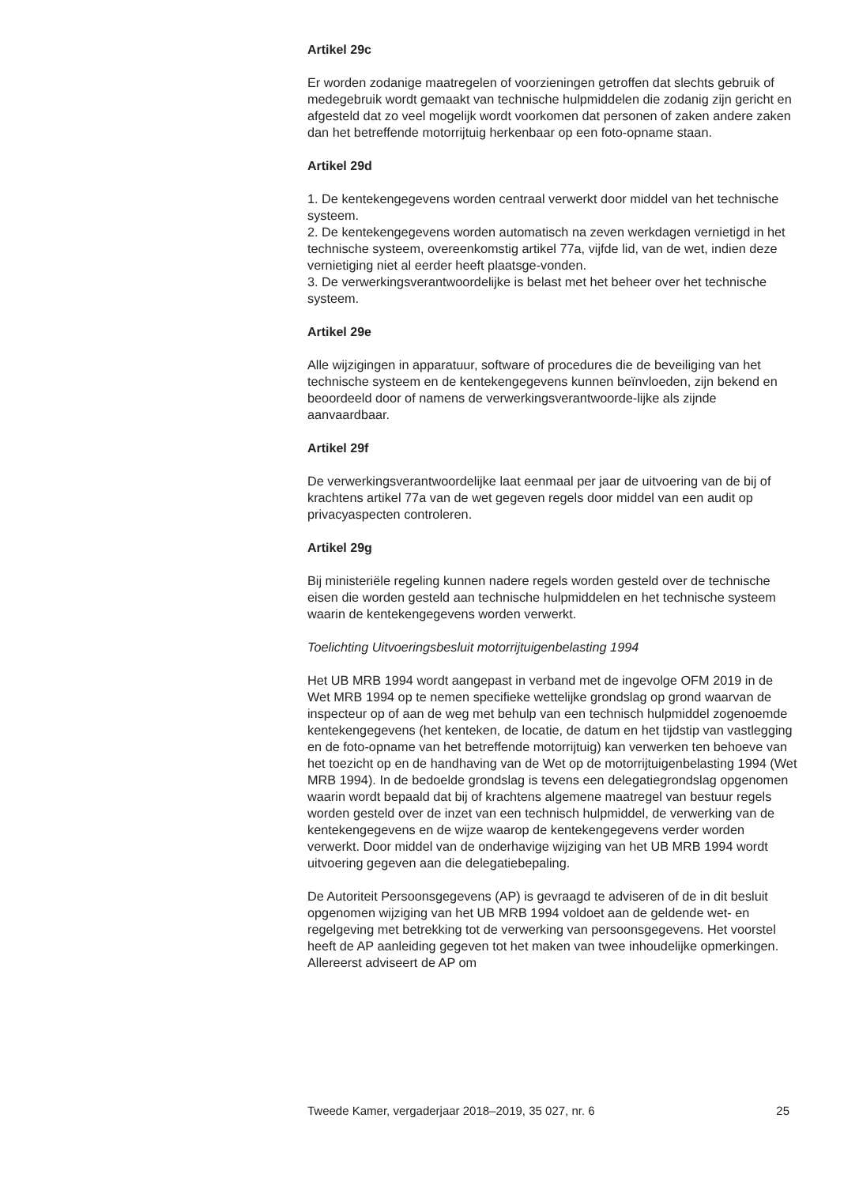Artikel 29c
Er worden zodanige maatregelen of voorzieningen getroffen dat slechts gebruik of medegebruik wordt gemaakt van technische hulpmiddelen die zodanig zijn gericht en afgesteld dat zo veel mogelijk wordt voorkomen dat personen of zaken andere zaken dan het betreffende motorrijtuig herkenbaar op een foto-opname staan.
Artikel 29d
1. De kentekengegevens worden centraal verwerkt door middel van het technische systeem.
2. De kentekengegevens worden automatisch na zeven werkdagen vernietigd in het technische systeem, overeenkomstig artikel 77a, vijfde lid, van de wet, indien deze vernietiging niet al eerder heeft plaatsge-vonden.
3. De verwerkingsverantwoordelijke is belast met het beheer over het technische systeem.
Artikel 29e
Alle wijzigingen in apparatuur, software of procedures die de beveiliging van het technische systeem en de kentekengegevens kunnen beïnvloeden, zijn bekend en beoordeeld door of namens de verwerkingsverantwoorde-lijke als zijnde aanvaardbaar.
Artikel 29f
De verwerkingsverantwoordelijke laat eenmaal per jaar de uitvoering van de bij of krachtens artikel 77a van de wet gegeven regels door middel van een audit op privacyaspecten controleren.
Artikel 29g
Bij ministeriële regeling kunnen nadere regels worden gesteld over de technische eisen die worden gesteld aan technische hulpmiddelen en het technische systeem waarin de kentekengegevens worden verwerkt.
Toelichting Uitvoeringsbesluit motorrijtuigenbelasting 1994
Het UB MRB 1994 wordt aangepast in verband met de ingevolge OFM 2019 in de Wet MRB 1994 op te nemen specifieke wettelijke grondslag op grond waarvan de inspecteur op of aan de weg met behulp van een technisch hulpmiddel zogenoemde kentekengegevens (het kenteken, de locatie, de datum en het tijdstip van vastlegging en de foto-opname van het betreffende motorrijtuig) kan verwerken ten behoeve van het toezicht op en de handhaving van de Wet op de motorrijtuigenbelasting 1994 (Wet MRB 1994). In de bedoelde grondslag is tevens een delegatiegrondslag opgenomen waarin wordt bepaald dat bij of krachtens algemene maatregel van bestuur regels worden gesteld over de inzet van een technisch hulpmiddel, de verwerking van de kentekengegevens en de wijze waarop de kentekengegevens verder worden verwerkt. Door middel van de onderhavige wijziging van het UB MRB 1994 wordt uitvoering gegeven aan die delegatiebepaling.
De Autoriteit Persoonsgegevens (AP) is gevraagd te adviseren of de in dit besluit opgenomen wijziging van het UB MRB 1994 voldoet aan de geldende wet- en regelgeving met betrekking tot de verwerking van persoonsgegevens. Het voorstel heeft de AP aanleiding gegeven tot het maken van twee inhoudelijke opmerkingen. Allereerst adviseert de AP om
Tweede Kamer, vergaderjaar 2018–2019, 35 027, nr. 6 25